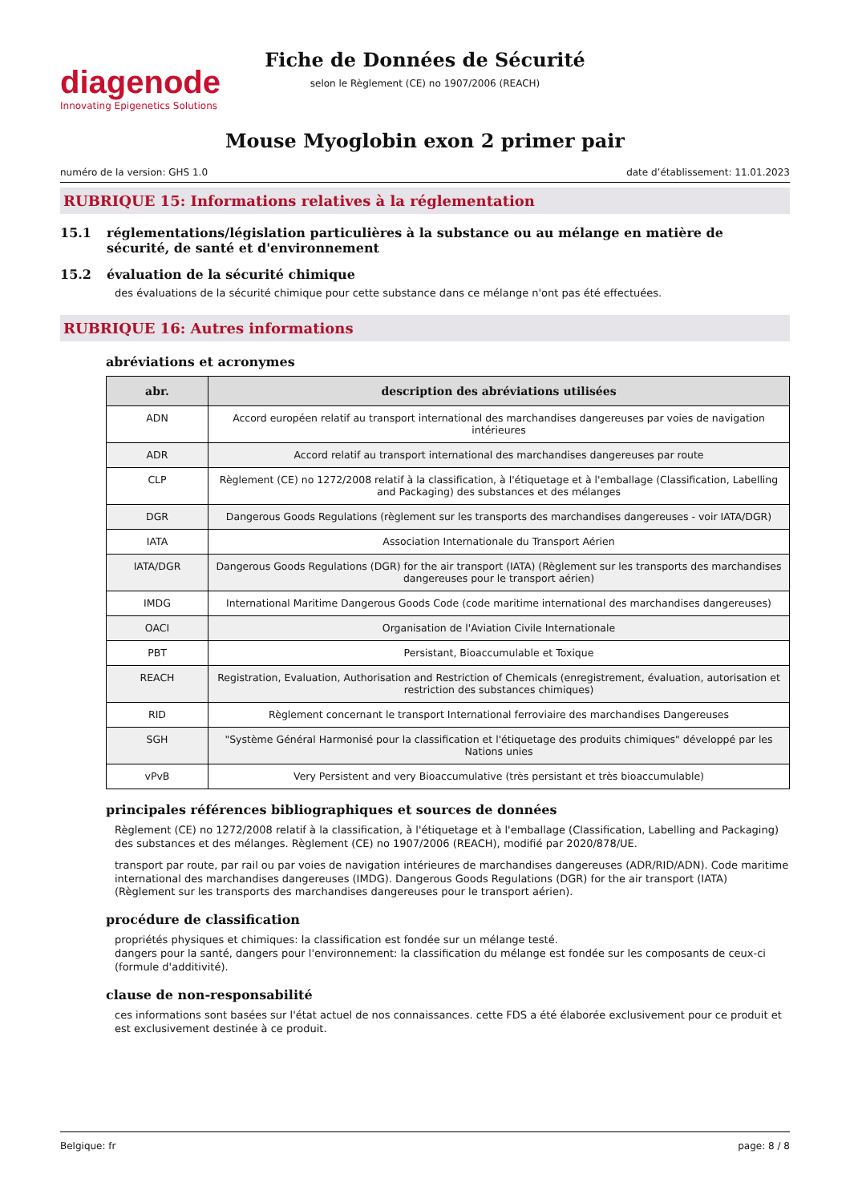diagenode
Innovating Epigenetics Solutions
Fiche de Données de Sécurité
selon le Règlement (CE) no 1907/2006 (REACH)
Mouse Myoglobin exon 2 primer pair
numéro de la version: GHS 1.0 date d’établissement: 11.01.2023
RUBRIQUE 15: Informations relatives à la réglementation
15.1 réglementations/législation particulières à la substance ou au mélange en matière de sécurité, de santé et d'environnement
15.2 évaluation de la sécurité chimique
des évaluations de la sécurité chimique pour cette substance dans ce mélange n'ont pas été effectuées.
RUBRIQUE 16: Autres informations
abréviations et acronymes
| abr. | description des abréviations utilisées |
| --- | --- |
| ADN | Accord européen relatif au transport international des marchandises dangereuses par voies de navigation intérieures |
| ADR | Accord relatif au transport international des marchandises dangereuses par route |
| CLP | Règlement (CE) no 1272/2008 relatif à la classification, à l'étiquetage et à l'emballage (Classification, Labelling and Packaging) des substances et des mélanges |
| DGR | Dangerous Goods Regulations (règlement sur les transports des marchandises dangereuses - voir IATA/DGR) |
| IATA | Association Internationale du Transport Aérien |
| IATA/DGR | Dangerous Goods Regulations (DGR) for the air transport (IATA) (Règlement sur les transports des marchandises dangereuses pour le transport aérien) |
| IMDG | International Maritime Dangerous Goods Code (code maritime international des marchandises dangereuses) |
| OACI | Organisation de l'Aviation Civile Internationale |
| PBT | Persistant, Bioaccumulable et Toxique |
| REACH | Registration, Evaluation, Authorisation and Restriction of Chemicals (enregistrement, évaluation, autorisation et restriction des substances chimiques) |
| RID | Règlement concernant le transport International ferroviaire des marchandises Dangereuses |
| SGH | "Système Général Harmonisé pour la classification et l'étiquetage des produits chimiques" développé par les Nations unies |
| vPvB | Very Persistent and very Bioaccumulative (très persistant et très bioaccumulable) |
principales références bibliographiques et sources de données
Règlement (CE) no 1272/2008 relatif à la classification, à l'étiquetage et à l'emballage (Classification, Labelling and Packaging) des substances et des mélanges. Règlement (CE) no 1907/2006 (REACH), modifié par 2020/878/UE.
transport par route, par rail ou par voies de navigation intérieures de marchandises dangereuses (ADR/RID/ADN). Code maritime international des marchandises dangereuses (IMDG). Dangerous Goods Regulations (DGR) for the air transport (IATA) (Règlement sur les transports des marchandises dangereuses pour le transport aérien).
procédure de classification
propriétés physiques et chimiques: la classification est fondée sur un mélange testé.
dangers pour la santé, dangers pour l'environnement: la classification du mélange est fondée sur les composants de ceux-ci (formule d'additivité).
clause de non-responsabilité
ces informations sont basées sur l'état actuel de nos connaissances. cette FDS a été élaborée exclusivement pour ce produit et est exclusivement destinée à ce produit.
Belgique: fr page: 8 / 8